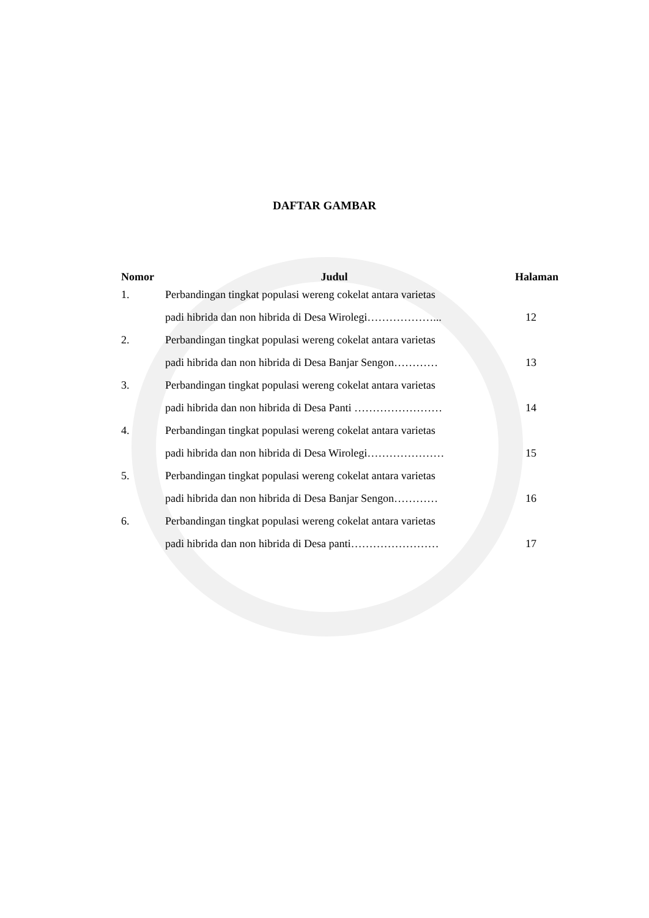DAFTAR GAMBAR
| Nomor | Judul | Halaman |
| --- | --- | --- |
| 1. | Perbandingan tingkat populasi wereng cokelat antara varietas | |
| | padi hibrida dan non hibrida di Desa Wirolegi………………... | 12 |
| 2. | Perbandingan tingkat populasi wereng cokelat antara varietas | |
| | padi hibrida dan non hibrida di Desa Banjar Sengon………… | 13 |
| 3. | Perbandingan tingkat populasi wereng cokelat antara varietas | |
| | padi hibrida dan non hibrida di Desa Panti …………………… | 14 |
| 4. | Perbandingan tingkat populasi wereng cokelat antara varietas | |
| | padi hibrida dan non hibrida di Desa Wirolegi………………… | 15 |
| 5. | Perbandingan tingkat populasi wereng cokelat antara varietas | |
| | padi hibrida dan non hibrida di Desa Banjar Sengon………… | 16 |
| 6. | Perbandingan tingkat populasi wereng cokelat antara varietas | |
| | padi hibrida dan non hibrida di Desa panti…………………… | 17 |